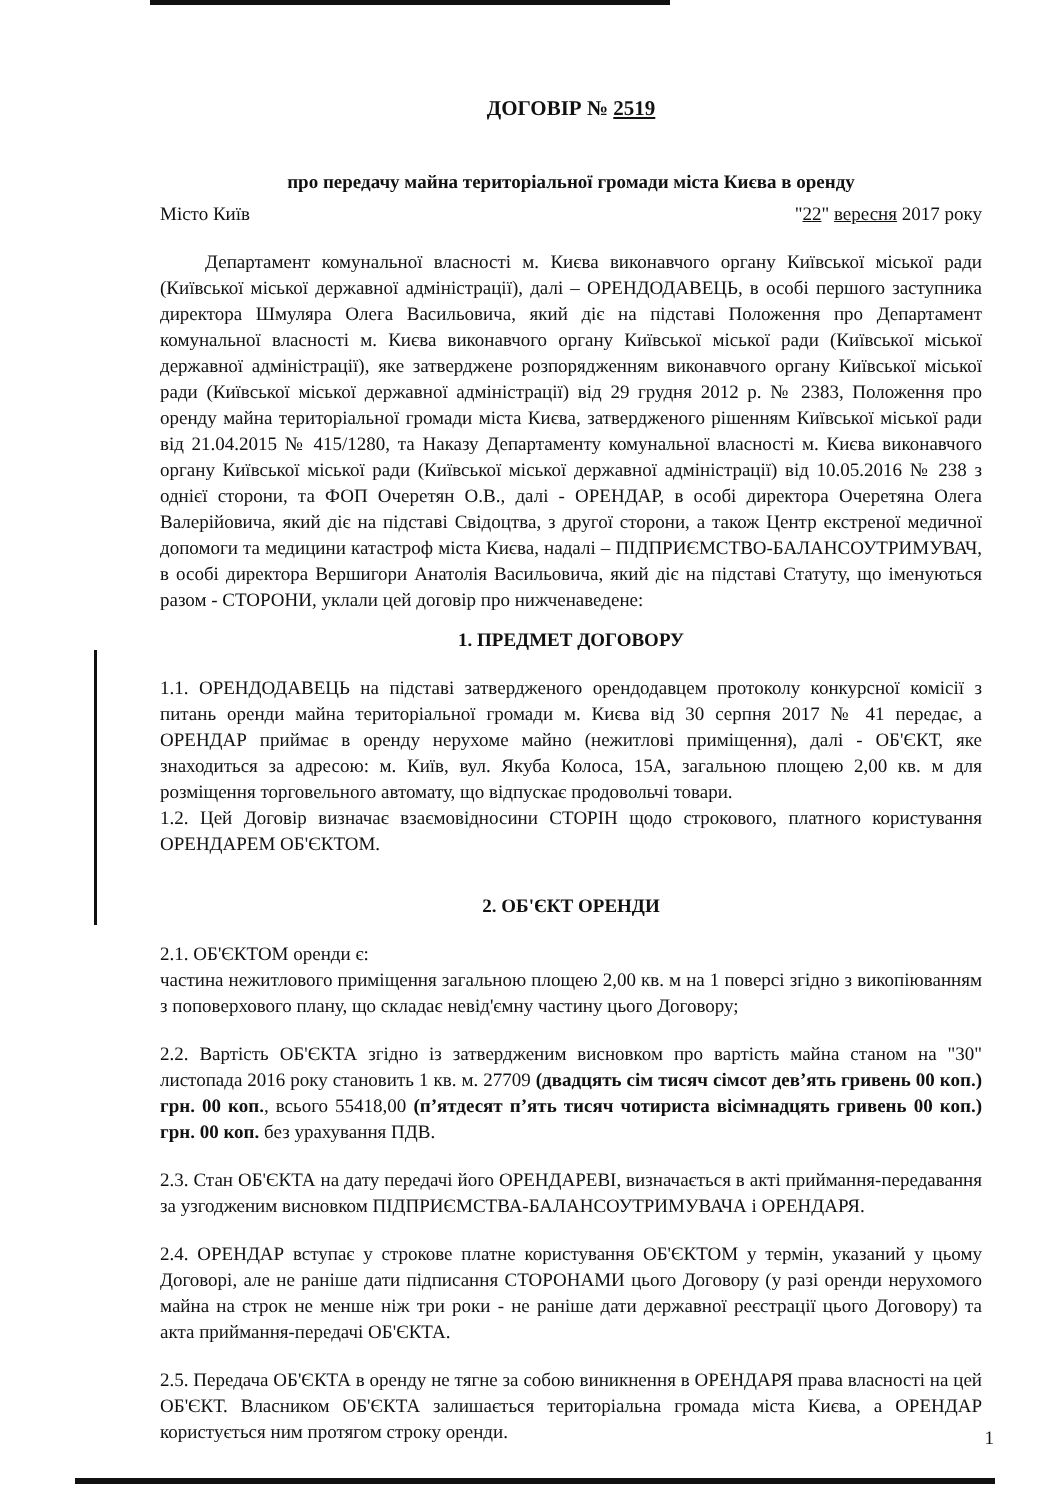ДОГОВІР № 2519
про передачу майна територіальної громади міста Києва в оренду
Місто Київ "22" вересня 2017 року
Департамент комунальної власності м. Києва виконавчого органу Київської міської ради (Київської міської державної адміністрації), далі – ОРЕНДОДАВЕЦЬ, в особі першого заступника директора Шмуляра Олега Васильовича, який діє на підставі Положення про Департамент комунальної власності м. Києва виконавчого органу Київської міської ради (Київської міської державної адміністрації), яке затверджене розпорядженням виконавчого органу Київської міської ради (Київської міської державної адміністрації) від 29 грудня 2012 р. № 2383, Положення про оренду майна територіальної громади міста Києва, затвердженого рішенням Київської міської ради від 21.04.2015 № 415/1280, та Наказу Департаменту комунальної власності м. Києва виконавчого органу Київської міської ради (Київської міської державної адміністрації) від 10.05.2016 № 238 з однієї сторони, та ФОП Очеретян О.В., далі - ОРЕНДАР, в особі директора Очеретяна Олега Валерійовича, який діє на підставі Свідоцтва, з другої сторони, а також Центр екстреної медичної допомоги та медицини катастроф міста Києва, надалі – ПІДПРИЄМСТВО-БАЛАНСОУТРИМУВАЧ, в особі директора Вершигори Анатолія Васильовича, який діє на підставі Статуту, що іменуються разом - СТОРОНИ, уклали цей договір про нижченаведене:
1. ПРЕДМЕТ ДОГОВОРУ
1.1. ОРЕНДОДАВЕЦЬ на підставі затвердженого орендодавцем протоколу конкурсної комісії з питань оренди майна територіальної громади м. Києва від 30 серпня 2017 № 41 передає, а ОРЕНДАР приймає в оренду нерухоме майно (нежитлові приміщення), далі - ОБ'ЄКТ, яке знаходиться за адресою: м. Київ, вул. Якуба Колоса, 15А, загальною площею 2,00 кв. м для розміщення торговельного автомату, що відпускає продовольчі товари.
1.2. Цей Договір визначає взаємовідносини СТОРІН щодо строкового, платного користування ОРЕНДАРЕМ ОБ'ЄКТОМ.
2. ОБ'ЄКТ ОРЕНДИ
2.1. ОБ'ЄКТОМ оренди є:
частина нежитлового приміщення загальною площею 2,00 кв. м на 1 поверсі згідно з викопіюванням з поповерхового плану, що складає невід'ємну частину цього Договору;
2.2. Вартість ОБ'ЄКТА згідно із затвердженим висновком про вартість майна станом на "30" листопада 2016 року становить 1 кв. м. 27709 (двадцять сім тисяч сімсот дев’ять гривень 00 коп.) грн. 00 коп., всього 55418,00 (п’ятдесят п’ять тисяч чотириста вісімнадцять гривень 00 коп.) грн. 00 коп. без урахування ПДВ.
2.3. Стан ОБ'ЄКТА на дату передачі його ОРЕНДАРЕВІ, визначається в акті приймання-передавання за узгодженим висновком ПІДПРИЄМСТВА-БАЛАНСОУТРИМУВАЧА і ОРЕНДАРЯ.
2.4. ОРЕНДАР вступає у строкове платне користування ОБ'ЄКТОМ у термін, указаний у цьому Договорі, але не раніше дати підписання СТОРОНАМИ цього Договору (у разі оренди нерухомого майна на строк не менше ніж три роки - не раніше дати державної реєстрації цього Договору) та акта приймання-передачі ОБ'ЄКТА.
2.5. Передача ОБ'ЄКТА в оренду не тягне за собою виникнення в ОРЕНДАРЯ права власності на цей ОБ'ЄКТ. Власником ОБ'ЄКТА залишається територіальна громада міста Києва, а ОРЕНДАР користується ним протягом строку оренди.
1